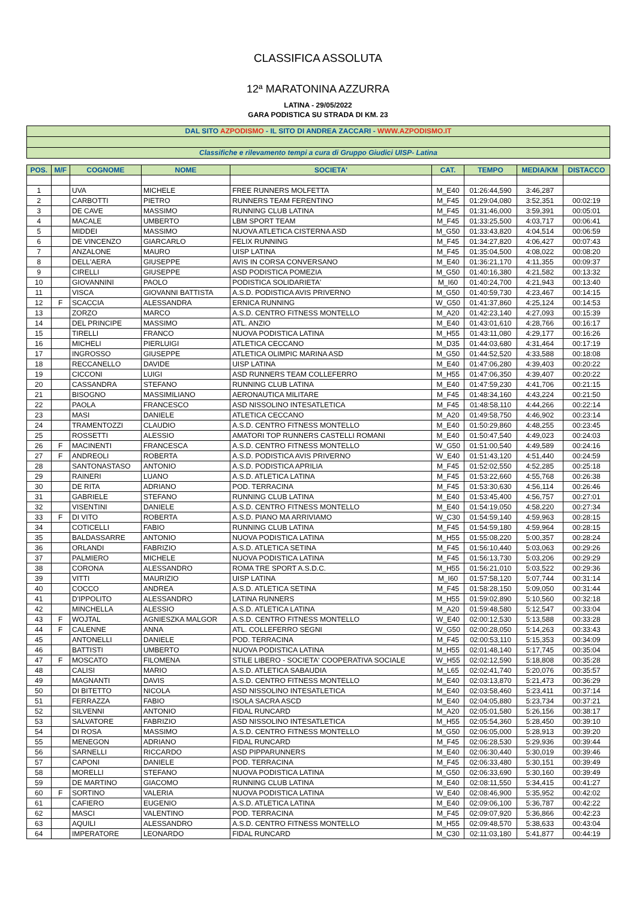CLASSIFICA ASSOLUTA
12ª MARATONINA AZZURRA
LATINA - 29/05/2022
GARA PODISTICA SU STRADA DI KM. 23
DAL SITO AZPODISMO - IL SITO DI ANDREA ZACCARI - WWW.AZPODISMO.IT
Classifiche e rilevamento tempi a cura di Gruppo Giudici UISP- Latina
| POS. | M/F | COGNOME | NOME | SOCIETA' | CAT. | TEMPO | MEDIA/KM | DISTACCO |
| --- | --- | --- | --- | --- | --- | --- | --- | --- |
| 1 | | UVA | MICHELE | FREE RUNNERS MOLFETTA | M_E40 | 01:26:44,590 | 3:46,287 | |
| 2 | | CARBOTTI | PIETRO | RUNNERS TEAM FERENTINO | M_F45 | 01:29:04,080 | 3:52,351 | 00:02:19 |
| 3 | | DE CAVE | MASSIMO | RUNNING CLUB LATINA | M_F45 | 01:31:46,000 | 3:59,391 | 00:05:01 |
| 4 | | MACALE | UMBERTO | LBM SPORT TEAM | M_F45 | 01:33:25,500 | 4:03,717 | 00:06:41 |
| 5 | | MIDDEI | MASSIMO | NUOVA ATLETICA CISTERNA ASD | M_G50 | 01:33:43,820 | 4:04,514 | 00:06:59 |
| 6 | | DE VINCENZO | GIARCARLO | FELIX RUNNING | M_F45 | 01:34:27,820 | 4:06,427 | 00:07:43 |
| 7 | | ANZALONE | MAURO | UISP LATINA | M_F45 | 01:35:04,500 | 4:08,022 | 00:08:20 |
| 8 | | DELL'AERA | GIUSEPPE | AVIS IN CORSA CONVERSANO | M_E40 | 01:36:21,170 | 4:11,355 | 00:09:37 |
| 9 | | CIRELLI | GIUSEPPE | ASD PODISTICA POMEZIA | M_G50 | 01:40:16,380 | 4:21,582 | 00:13:32 |
| 10 | | GIOVANNINI | PAOLO | PODISTICA SOLIDARIETA' | M_I60 | 01:40:24,700 | 4:21,943 | 00:13:40 |
| 11 | | VISCA | GIOVANNI BATTISTA | A.S.D. PODISTICA AVIS PRIVERNO | M_G50 | 01:40:59,730 | 4:23,467 | 00:14:15 |
| 12 | F | SCACCIA | ALESSANDRA | ERNICA RUNNING | W_G50 | 01:41:37,860 | 4:25,124 | 00:14:53 |
| 13 | | ZORZO | MARCO | A.S.D. CENTRO FITNESS MONTELLO | M_A20 | 01:42:23,140 | 4:27,093 | 00:15:39 |
| 14 | | DEL PRINCIPE | MASSIMO | ATL. ANZIO | M_E40 | 01:43:01,610 | 4:28,766 | 00:16:17 |
| 15 | | TIRELLI | FRANCO | NUOVA PODISTICA LATINA | M_H55 | 01:43:11,080 | 4:29,177 | 00:16:26 |
| 16 | | MICHELI | PIERLUIGI | ATLETICA CECCANO | M_D35 | 01:44:03,680 | 4:31,464 | 00:17:19 |
| 17 | | INGROSSO | GIUSEPPE | ATLETICA OLIMPIC MARINA ASD | M_G50 | 01:44:52,520 | 4:33,588 | 00:18:08 |
| 18 | | RECCANELLO | DAVIDE | UISP LATINA | M_E40 | 01:47:06,280 | 4:39,403 | 00:20:22 |
| 19 | | CICCONI | LUIGI | ASD RUNNERS TEAM COLLEFERRO | M_H55 | 01:47:06,350 | 4:39,407 | 00:20:22 |
| 20 | | CASSANDRA | STEFANO | RUNNING CLUB LATINA | M_E40 | 01:47:59,230 | 4:41,706 | 00:21:15 |
| 21 | | BISOGNO | MASSIMILIANO | AERONAUTICA MILITARE | M_F45 | 01:48:34,160 | 4:43,224 | 00:21:50 |
| 22 | | PAOLA | FRANCESCO | ASD NISSOLINO INTESATLETICA | M_F45 | 01:48:58,110 | 4:44,266 | 00:22:14 |
| 23 | | MASI | DANIELE | ATLETICA CECCANO | M_A20 | 01:49:58,750 | 4:46,902 | 00:23:14 |
| 24 | | TRAMENTOZZI | CLAUDIO | A.S.D. CENTRO FITNESS MONTELLO | M_E40 | 01:50:29,860 | 4:48,255 | 00:23:45 |
| 25 | | ROSSETTI | ALESSIO | AMATORI TOP RUNNERS CASTELLI ROMANI | M_E40 | 01:50:47,540 | 4:49,023 | 00:24:03 |
| 26 | F | MACINENTI | FRANCESCA | A.S.D. CENTRO FITNESS MONTELLO | W_G50 | 01:51:00,540 | 4:49,589 | 00:24:16 |
| 27 | F | ANDREOLI | ROBERTA | A.S.D. PODISTICA AVIS PRIVERNO | W_E40 | 01:51:43,120 | 4:51,440 | 00:24:59 |
| 28 | | SANTONASTASO | ANTONIO | A.S.D. PODISTICA APRILIA | M_F45 | 01:52:02,550 | 4:52,285 | 00:25:18 |
| 29 | | RAINERI | LUANO | A.S.D. ATLETICA LATINA | M_F45 | 01:53:22,660 | 4:55,768 | 00:26:38 |
| 30 | | DE RITA | ADRIANO | POD. TERRACINA | M_F45 | 01:53:30,630 | 4:56,114 | 00:26:46 |
| 31 | | GABRIELE | STEFANO | RUNNING CLUB LATINA | M_E40 | 01:53:45,400 | 4:56,757 | 00:27:01 |
| 32 | | VISENTINI | DANIELE | A.S.D. CENTRO FITNESS MONTELLO | M_E40 | 01:54:19,050 | 4:58,220 | 00:27:34 |
| 33 | F | DI VITO | ROBERTA | A.S.D. PIANO MA ARRIVIAMO | W_C30 | 01:54:59,140 | 4:59,963 | 00:28:15 |
| 34 | | COTICELLI | FABIO | RUNNING CLUB LATINA | M_F45 | 01:54:59,180 | 4:59,964 | 00:28:15 |
| 35 | | BALDASSARRE | ANTONIO | NUOVA PODISTICA LATINA | M_H55 | 01:55:08,220 | 5:00,357 | 00:28:24 |
| 36 | | ORLANDI | FABRIZIO | A.S.D. ATLETICA SETINA | M_F45 | 01:56:10,440 | 5:03,063 | 00:29:26 |
| 37 | | PALMIERO | MICHELE | NUOVA PODISTICA LATINA | M_F45 | 01:56:13,730 | 5:03,206 | 00:29:29 |
| 38 | | CORONA | ALESSANDRO | ROMA TRE SPORT A.S.D.C. | M_H55 | 01:56:21,010 | 5:03,522 | 00:29:36 |
| 39 | | VITTI | MAURIZIO | UISP LATINA | M_I60 | 01:57:58,120 | 5:07,744 | 00:31:14 |
| 40 | | COCCO | ANDREA | A.S.D. ATLETICA SETINA | M_F45 | 01:58:28,150 | 5:09,050 | 00:31:44 |
| 41 | | D'IPPOLITO | ALESSANDRO | LATINA RUNNERS | M_H55 | 01:59:02,890 | 5:10,560 | 00:32:18 |
| 42 | | MINCHELLA | ALESSIO | A.S.D. ATLETICA LATINA | M_A20 | 01:59:48,580 | 5:12,547 | 00:33:04 |
| 43 | F | WOJTAL | AGNIESZKA MALGOR | A.S.D. CENTRO FITNESS MONTELLO | W_E40 | 02:00:12,530 | 5:13,588 | 00:33:28 |
| 44 | F | CALENNE | ANNA | ATL. COLLEFERRO SEGNI | W_G50 | 02:00:28,050 | 5:14,263 | 00:33:43 |
| 45 | | ANTONELLI | DANIELE | POD. TERRACINA | M_F45 | 02:00:53,110 | 5:15,353 | 00:34:09 |
| 46 | | BATTISTI | UMBERTO | NUOVA PODISTICA LATINA | M_H55 | 02:01:48,140 | 5:17,745 | 00:35:04 |
| 47 | F | MOSCATO | FILOMENA | STILE LIBERO - SOCIETA' COOPERATIVA SOCIALE | W_H55 | 02:02:12,590 | 5:18,808 | 00:35:28 |
| 48 | | CALISI | MARIO | A.S.D. ATLETICA SABAUDIA | M_L65 | 02:02:41,740 | 5:20,076 | 00:35:57 |
| 49 | | MAGNANTI | DAVIS | A.S.D. CENTRO FITNESS MONTELLO | M_E40 | 02:03:13,870 | 5:21,473 | 00:36:29 |
| 50 | | DI BITETTO | NICOLA | ASD NISSOLINO INTESATLETICA | M_E40 | 02:03:58,460 | 5:23,411 | 00:37:14 |
| 51 | | FERRAZZA | FABIO | ISOLA SACRA ASCD | M_E40 | 02:04:05,880 | 5:23,734 | 00:37:21 |
| 52 | | SILVENNI | ANTONIO | FIDAL RUNCARD | M_A20 | 02:05:01,580 | 5:26,156 | 00:38:17 |
| 53 | | SALVATORE | FABRIZIO | ASD NISSOLINO INTESATLETICA | M_H55 | 02:05:54,360 | 5:28,450 | 00:39:10 |
| 54 | | DI ROSA | MASSIMO | A.S.D. CENTRO FITNESS MONTELLO | M_G50 | 02:06:05,000 | 5:28,913 | 00:39:20 |
| 55 | | MENEGON | ADRIANO | FIDAL RUNCARD | M_F45 | 02:06:28,530 | 5:29,936 | 00:39:44 |
| 56 | | SARNELLI | RICCARDO | ASD PIPPARUNNERS | M_E40 | 02:06:30,440 | 5:30,019 | 00:39:46 |
| 57 | | CAPONI | DANIELE | POD. TERRACINA | M_F45 | 02:06:33,480 | 5:30,151 | 00:39:49 |
| 58 | | MORELLI | STEFANO | NUOVA PODISTICA LATINA | M_G50 | 02:06:33,690 | 5:30,160 | 00:39:49 |
| 59 | | DE MARTINO | GIACOMO | RUNNING CLUB LATINA | M_E40 | 02:08:11,550 | 5:34,415 | 00:41:27 |
| 60 | F | SORTINO | VALERIA | NUOVA PODISTICA LATINA | W_E40 | 02:08:46,900 | 5:35,952 | 00:42:02 |
| 61 | | CAFIERO | EUGENIO | A.S.D. ATLETICA LATINA | M_E40 | 02:09:06,100 | 5:36,787 | 00:42:22 |
| 62 | | MASCI | VALENTINO | POD. TERRACINA | M_F45 | 02:09:07,920 | 5:36,866 | 00:42:23 |
| 63 | | AQUILI | ALESSANDRO | A.S.D. CENTRO FITNESS MONTELLO | M_H55 | 02:09:48,570 | 5:38,633 | 00:43:04 |
| 64 | | IMPERATORE | LEONARDO | FIDAL RUNCARD | M_C30 | 02:11:03,180 | 5:41,877 | 00:44:19 |